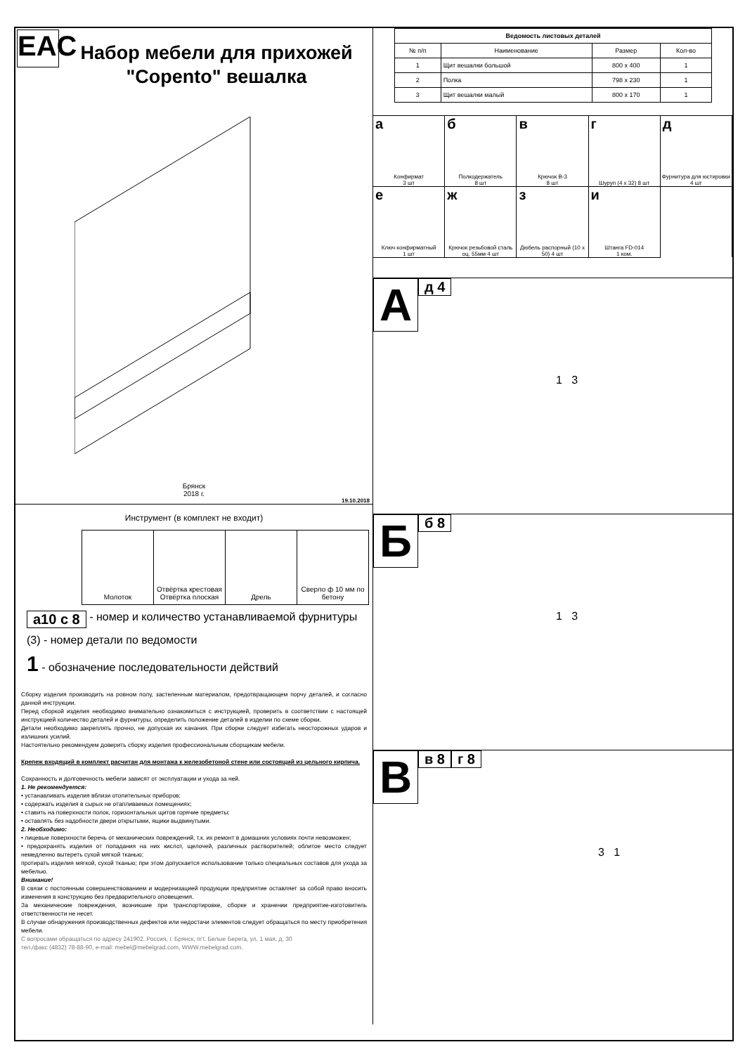EAC
Набор мебели для прихожей
"Сорento" вешалка
Брянск
2018 г.
19.10.2018
Инструмент (в комплект не входит)
| Молоток | Отвёртка крестовая Отвёртка плоская | Дрель | Сверло ф 10 мм по бетону |
а10 с 8 - номер и количество устанавливаемой фурнитуры
(3) - номер детали по ведомости
1 - обозначение последовательности действий
Сборку изделия производить на ровном полу, застеленным материалом, предотвращающем порчу деталей, и согласно данной инструкции.
Перед сборкой изделия необходимо внимательно ознакомиться с инструкцией, проверить в соответствии с настоящей инструкцией количество деталей и фурнитуры, определить положение деталей в изделии по схеме сборки.
Детали необходимо закреплять прочно, не допуская их качания. При сборке следует избегать неосторожных ударов и излишних усилий.
Настоятельно рекомендуем доверить сборку изделия профессиональным сборщикам мебели.
Крепеж входящий в комплект расчитан для монтажа к железобетоной стене или состоящий из цельного кирпича.
Сохранность и долговечность мебели зависят от эксплуатации и ухода за ней.
1. Не рекомендуется:
• устанавливать изделия вблизи отопительных приборов;
• содержать изделия в сырых не отапливаемых помещениях;
• ставить на поверхности полок, горизонтальных щитов горячие предметы;
• оставлять без надобности двери открытыми, ящики выдвинутыми.
2. Необходимо:
• лицевые поверхности беречь от механических повреждений, т.к. их ремонт в домашних условиях почти невозможен;
• предохранять изделия от попадания на них кислот, щелочей, различных растворителей; облитое место следует немедленно вытереть сухой мягкой тканью;
протирать изделия мягкой, сухой тканью; при этом допускается использование только специальных составов для ухода за мебелью.
Внимание!
В связи с постоянным совершенствованием и модернизацией продукции предприятие оставляет за собой право вносить изменения в конструкцию без предварительного оповещения.
За механические повреждения, возникшие при транспортировке, сборке и хранении предприятие-изготовитель ответственности не несет.
В случае обнаружения производственных дефектов или недостачи элементов следует обращаться по месту приобретения мебели.
С вопросами обращаться по адресу 241902, Россия, г. Брянск, пгт. Белые Берега, ул. 1 мая, д. 30
тел./факс (4832) 78-88-90, e-mail: mebel@mebelgrad.com, WWW.mebelgrad.com.
| Ведомость листовых деталей | | | |
| --- | --- | --- | --- |
| № п/п | Наименование | Размер | Кол-во |
| 1 | Щит вешалки большой | 800 х 400 | 1 |
| 2 | Полка | 798 х 230 | 1 |
| 3 | Щит вешалки малый | 800 х 170 | 1 |
а
Конфирмат
3 шт
б
Полкодержатель
8 шт
в
Крючок В-3
8 шт
г
Шуруп (4 х 32) 8 шт
д
Фурнитура для юстировки 4 шт
е
Ключ конфирматный
1 шт
ж
Крючок резьбовой сталь оц. 55мм 4 шт
з
Дюбель распорный (10 х 50) 4 шт
и
Штанга FD-014
1 ком.
Ад 4
1 3
Бб 8
1 3
Вв 8 г 8
3 1